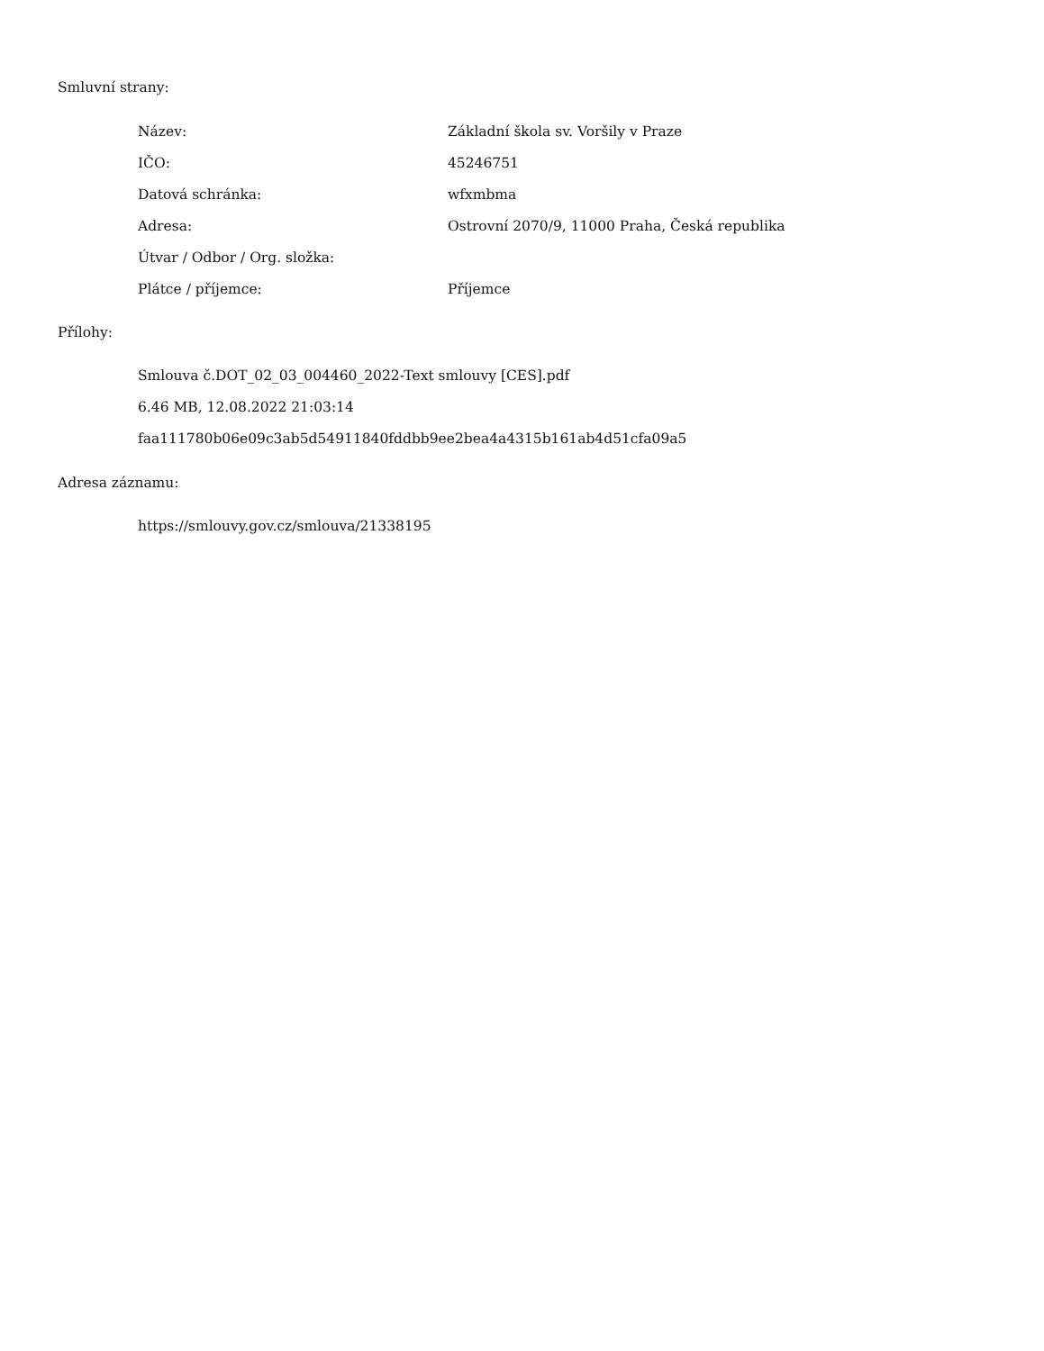Smluvní strany:
| Název: | Základní škola sv. Voršily v Praze |
| IČO: | 45246751 |
| Datová schránka: | wfxmbma |
| Adresa: | Ostrovní 2070/9, 11000 Praha, Česká republika |
| Útvar / Odbor / Org. složka: | |
| Plátce / příjemce: | Příjemce |
Přílohy:
Smlouva č.DOT_02_03_004460_2022-Text smlouvy [CES].pdf
6.46 MB, 12.08.2022 21:03:14
faa111780b06e09c3ab5d54911840fddbb9ee2bea4a4315b161ab4d51cfa09a5
Adresa záznamu:
https://smlouvy.gov.cz/smlouva/21338195